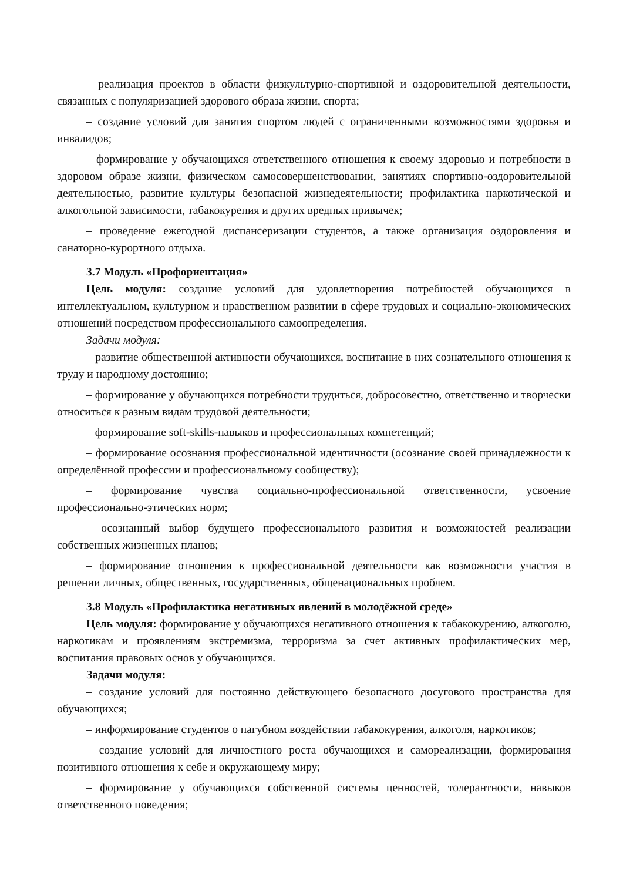– реализация проектов в области физкультурно-спортивной и оздоровительной деятельности, связанных с популяризацией здорового образа жизни, спорта;
– создание условий для занятия спортом людей с ограниченными возможностями здоровья и инвалидов;
– формирование у обучающихся ответственного отношения к своему здоровью и потребности в здоровом образе жизни, физическом самосовершенствовании, занятиях спортивно-оздоровительной деятельностью, развитие культуры безопасной жизнедеятельности; профилактика наркотической и алкогольной зависимости, табакокурения и других вредных привычек;
– проведение ежегодной диспансеризации студентов, а также организация оздоровления и санаторно-курортного отдыха.
3.7 Модуль «Профориентация»
Цель модуля: создание условий для удовлетворения потребностей обучающихся в интеллектуальном, культурном и нравственном развитии в сфере трудовых и социально-экономических отношений посредством профессионального самоопределения.
Задачи модуля:
– развитие общественной активности обучающихся, воспитание в них сознательного отношения к труду и народному достоянию;
– формирование у обучающихся потребности трудиться, добросовестно, ответственно и творчески относиться к разным видам трудовой деятельности;
– формирование soft-skills-навыков и профессиональных компетенций;
– формирование осознания профессиональной идентичности (осознание своей принадлежности к определённой профессии и профессиональному сообществу);
– формирование чувства социально-профессиональной ответственности, усвоение профессионально-этических норм;
– осознанный выбор будущего профессионального развития и возможностей реализации собственных жизненных планов;
– формирование отношения к профессиональной деятельности как возможности участия в решении личных, общественных, государственных, общенациональных проблем.
3.8 Модуль «Профилактика негативных явлений в молодёжной среде»
Цель модуля: формирование у обучающихся негативного отношения к табакокурению, алкоголю, наркотикам и проявлениям экстремизма, терроризма за счет активных профилактических мер, воспитания правовых основ у обучающихся.
Задачи модуля:
– создание условий для постоянно действующего безопасного досугового пространства для обучающихся;
– информирование студентов о пагубном воздействии табакокурения, алкоголя, наркотиков;
– создание условий для личностного роста обучающихся и самореализации, формирования позитивного отношения к себе и окружающему миру;
– формирование у обучающихся собственной системы ценностей, толерантности, навыков ответственного поведения;